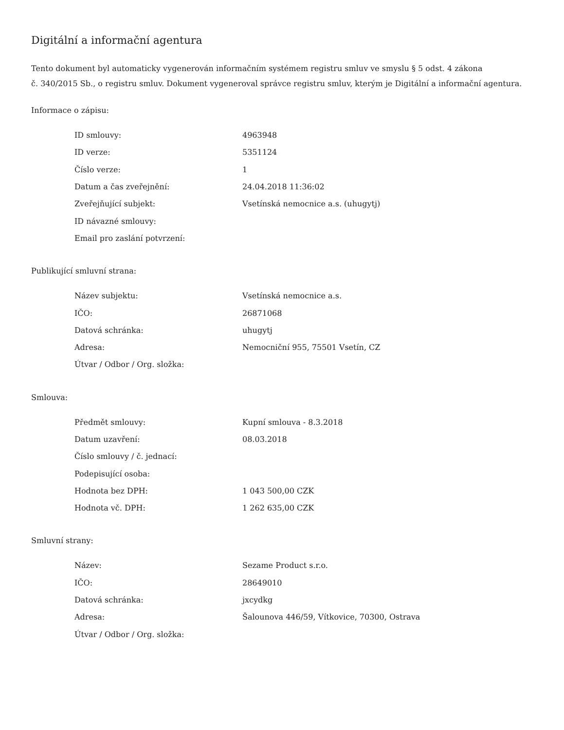Digitální a informační agentura
Tento dokument byl automaticky vygenerován informačním systémem registru smluv ve smyslu § 5 odst. 4 zákona
č. 340/2015 Sb., o registru smluv. Dokument vygeneroval správce registru smluv, kterým je Digitální a informační agentura.
Informace o zápisu:
| ID smlouvy: | 4963948 |
| ID verze: | 5351124 |
| Číslo verze: | 1 |
| Datum a čas zveřejnění: | 24.04.2018 11:36:02 |
| Zveřejňující subjekt: | Vsetínská nemocnice a.s. (uhugytj) |
| ID návazné smlouvy: | |
| Email pro zaslání potvrzení: | |
Publikující smluvní strana:
| Název subjektu: | Vsetínská nemocnice a.s. |
| IČO: | 26871068 |
| Datová schránka: | uhugytj |
| Adresa: | Nemocniční 955, 75501 Vsetín, CZ |
| Útvar / Odbor / Org. složka: | |
Smlouva:
| Předmět smlouvy: | Kupní smlouva - 8.3.2018 |
| Datum uzavření: | 08.03.2018 |
| Číslo smlouvy / č. jednací: | |
| Podepisující osoba: | |
| Hodnota bez DPH: | 1 043 500,00 CZK |
| Hodnota vč. DPH: | 1 262 635,00 CZK |
Smluvní strany:
| Název: | Sezame Product s.r.o. |
| IČO: | 28649010 |
| Datová schránka: | jxcydkg |
| Adresa: | Šalounova 446/59, Vítkovice, 70300, Ostrava |
| Útvar / Odbor / Org. složka: | |